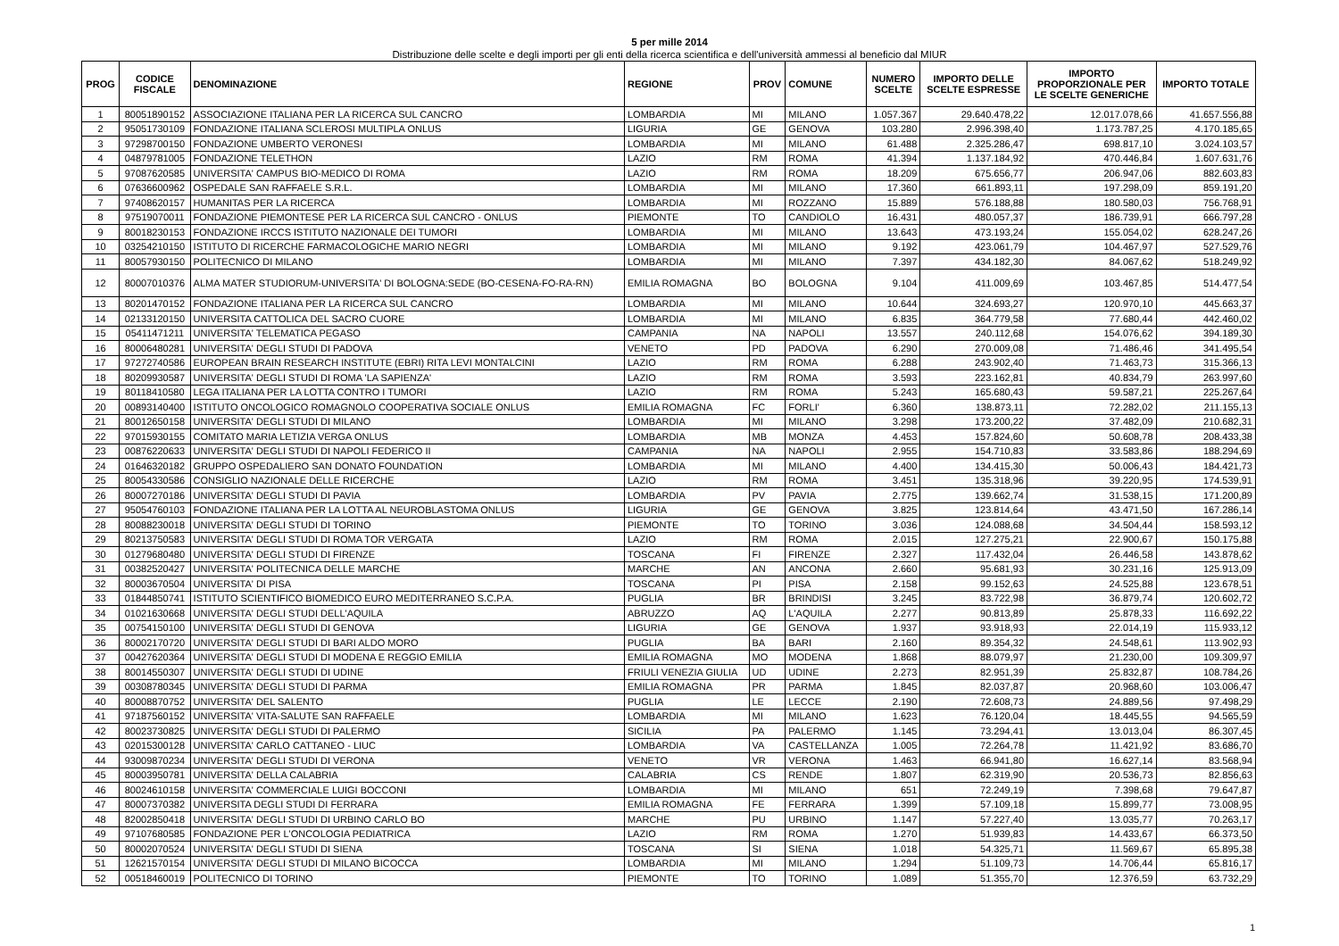5 per mille 2014
Distribuzione delle scelte e degli importi per gli enti della ricerca scientifica e dell'università ammessi al beneficio dal MIUR
| PROG | CODICE FISCALE | DENOMINAZIONE | REGIONE | PROV | COMUNE | NUMERO SCELTE | IMPORTO DELLE SCELTE ESPRESSE | IMPORTO PROPORZIONALE PER LE SCELTE GENERICHE | IMPORTO TOTALE |
| --- | --- | --- | --- | --- | --- | --- | --- | --- | --- |
| 1 | 80051890152 | ASSOCIAZIONE ITALIANA PER LA RICERCA SUL CANCRO | LOMBARDIA | MI | MILANO | 1.057.367 | 29.640.478,22 | 12.017.078,66 | 41.657.556,88 |
| 2 | 95051730109 | FONDAZIONE ITALIANA SCLEROSI MULTIPLA ONLUS | LIGURIA | GE | GENOVA | 103.280 | 2.996.398,40 | 1.173.787,25 | 4.170.185,65 |
| 3 | 97298700150 | FONDAZIONE UMBERTO VERONESI | LOMBARDIA | MI | MILANO | 61.488 | 2.325.286,47 | 698.817,10 | 3.024.103,57 |
| 4 | 04879781005 | FONDAZIONE TELETHON | LAZIO | RM | ROMA | 41.394 | 1.137.184,92 | 470.446,84 | 1.607.631,76 |
| 5 | 97087620585 | UNIVERSITA' CAMPUS BIO-MEDICO DI ROMA | LAZIO | RM | ROMA | 18.209 | 675.656,77 | 206.947,06 | 882.603,83 |
| 6 | 07636600962 | OSPEDALE SAN RAFFAELE S.R.L. | LOMBARDIA | MI | MILANO | 17.360 | 661.893,11 | 197.298,09 | 859.191,20 |
| 7 | 97408620157 | HUMANITAS PER LA RICERCA | LOMBARDIA | MI | ROZZANO | 15.889 | 576.188,88 | 180.580,03 | 756.768,91 |
| 8 | 97519070011 | FONDAZIONE PIEMONTESE PER LA RICERCA SUL CANCRO - ONLUS | PIEMONTE | TO | CANDIOLO | 16.431 | 480.057,37 | 186.739,91 | 666.797,28 |
| 9 | 80018230153 | FONDAZIONE IRCCS ISTITUTO NAZIONALE DEI TUMORI | LOMBARDIA | MI | MILANO | 13.643 | 473.193,24 | 155.054,02 | 628.247,26 |
| 10 | 03254210150 | ISTITUTO DI RICERCHE FARMACOLOGICHE MARIO NEGRI | LOMBARDIA | MI | MILANO | 9.192 | 423.061,79 | 104.467,97 | 527.529,76 |
| 11 | 80057930150 | POLITECNICO DI MILANO | LOMBARDIA | MI | MILANO | 7.397 | 434.182,30 | 84.067,62 | 518.249,92 |
| 12 | 80007010376 | ALMA MATER STUDIORUM-UNIVERSITA' DI BOLOGNA:SEDE (BO-CESENA-FO-RA-RN) | EMILIA ROMAGNA | BO | BOLOGNA | 9.104 | 411.009,69 | 103.467,85 | 514.477,54 |
| 13 | 80201470152 | FONDAZIONE ITALIANA PER LA RICERCA SUL CANCRO | LOMBARDIA | MI | MILANO | 10.644 | 324.693,27 | 120.970,10 | 445.663,37 |
| 14 | 02133120150 | UNIVERSITA CATTOLICA DEL SACRO CUORE | LOMBARDIA | MI | MILANO | 6.835 | 364.779,58 | 77.680,44 | 442.460,02 |
| 15 | 05411471211 | UNIVERSITA' TELEMATICA PEGASO | CAMPANIA | NA | NAPOLI | 13.557 | 240.112,68 | 154.076,62 | 394.189,30 |
| 16 | 80006480281 | UNIVERSITA' DEGLI STUDI DI PADOVA | VENETO | PD | PADOVA | 6.290 | 270.009,08 | 71.486,46 | 341.495,54 |
| 17 | 97272740586 | EUROPEAN BRAIN RESEARCH INSTITUTE (EBRI) RITA LEVI MONTALCINI | LAZIO | RM | ROMA | 6.288 | 243.902,40 | 71.463,73 | 315.366,13 |
| 18 | 80209930587 | UNIVERSITA' DEGLI STUDI DI ROMA 'LA SAPIENZA' | LAZIO | RM | ROMA | 3.593 | 223.162,81 | 40.834,79 | 263.997,60 |
| 19 | 80118410580 | LEGA ITALIANA PER LA LOTTA CONTRO I TUMORI | LAZIO | RM | ROMA | 5.243 | 165.680,43 | 59.587,21 | 225.267,64 |
| 20 | 00893140400 | ISTITUTO ONCOLOGICO ROMAGNOLO COOPERATIVA SOCIALE ONLUS | EMILIA ROMAGNA | FC | FORLI' | 6.360 | 138.873,11 | 72.282,02 | 211.155,13 |
| 21 | 80012650158 | UNIVERSITA' DEGLI STUDI DI MILANO | LOMBARDIA | MI | MILANO | 3.298 | 173.200,22 | 37.482,09 | 210.682,31 |
| 22 | 97015930155 | COMITATO MARIA LETIZIA VERGA ONLUS | LOMBARDIA | MB | MONZA | 4.453 | 157.824,60 | 50.608,78 | 208.433,38 |
| 23 | 00876220633 | UNIVERSITA' DEGLI STUDI DI NAPOLI FEDERICO II | CAMPANIA | NA | NAPOLI | 2.955 | 154.710,83 | 33.583,86 | 188.294,69 |
| 24 | 01646320182 | GRUPPO OSPEDALIERO SAN DONATO FOUNDATION | LOMBARDIA | MI | MILANO | 4.400 | 134.415,30 | 50.006,43 | 184.421,73 |
| 25 | 80054330586 | CONSIGLIO NAZIONALE DELLE RICERCHE | LAZIO | RM | ROMA | 3.451 | 135.318,96 | 39.220,95 | 174.539,91 |
| 26 | 80007270186 | UNIVERSITA' DEGLI STUDI DI PAVIA | LOMBARDIA | PV | PAVIA | 2.775 | 139.662,74 | 31.538,15 | 171.200,89 |
| 27 | 95054760103 | FONDAZIONE ITALIANA PER LA LOTTA AL NEUROBLASTOMA ONLUS | LIGURIA | GE | GENOVA | 3.825 | 123.814,64 | 43.471,50 | 167.286,14 |
| 28 | 80088230018 | UNIVERSITA' DEGLI STUDI DI TORINO | PIEMONTE | TO | TORINO | 3.036 | 124.088,68 | 34.504,44 | 158.593,12 |
| 29 | 80213750583 | UNIVERSITA' DEGLI STUDI DI ROMA TOR VERGATA | LAZIO | RM | ROMA | 2.015 | 127.275,21 | 22.900,67 | 150.175,88 |
| 30 | 01279680480 | UNIVERSITA' DEGLI STUDI DI FIRENZE | TOSCANA | FI | FIRENZE | 2.327 | 117.432,04 | 26.446,58 | 143.878,62 |
| 31 | 00382520427 | UNIVERSITA' POLITECNICA DELLE MARCHE | MARCHE | AN | ANCONA | 2.660 | 95.681,93 | 30.231,16 | 125.913,09 |
| 32 | 80003670504 | UNIVERSITA' DI PISA | TOSCANA | PI | PISA | 2.158 | 99.152,63 | 24.525,88 | 123.678,51 |
| 33 | 01844850741 | ISTITUTO SCIENTIFICO BIOMEDICO EURO MEDITERRANEO S.C.P.A. | PUGLIA | BR | BRINDISI | 3.245 | 83.722,98 | 36.879,74 | 120.602,72 |
| 34 | 01021630668 | UNIVERSITA' DEGLI STUDI DELL'AQUILA | ABRUZZO | AQ | L'AQUILA | 2.277 | 90.813,89 | 25.878,33 | 116.692,22 |
| 35 | 00754150100 | UNIVERSITA' DEGLI STUDI DI GENOVA | LIGURIA | GE | GENOVA | 1.937 | 93.918,93 | 22.014,19 | 115.933,12 |
| 36 | 80002170720 | UNIVERSITA' DEGLI STUDI DI BARI ALDO MORO | PUGLIA | BA | BARI | 2.160 | 89.354,32 | 24.548,61 | 113.902,93 |
| 37 | 00427620364 | UNIVERSITA' DEGLI STUDI DI MODENA E REGGIO EMILIA | EMILIA ROMAGNA | MO | MODENA | 1.868 | 88.079,97 | 21.230,00 | 109.309,97 |
| 38 | 80014550307 | UNIVERSITA' DEGLI STUDI DI UDINE | FRIULI VENEZIA GIULIA | UD | UDINE | 2.273 | 82.951,39 | 25.832,87 | 108.784,26 |
| 39 | 00308780345 | UNIVERSITA' DEGLI STUDI DI PARMA | EMILIA ROMAGNA | PR | PARMA | 1.845 | 82.037,87 | 20.968,60 | 103.006,47 |
| 40 | 80008870752 | UNIVERSITA' DEL SALENTO | PUGLIA | LE | LECCE | 2.190 | 72.608,73 | 24.889,56 | 97.498,29 |
| 41 | 97187560152 | UNIVERSITA' VITA-SALUTE SAN RAFFAELE | LOMBARDIA | MI | MILANO | 1.623 | 76.120,04 | 18.445,55 | 94.565,59 |
| 42 | 80023730825 | UNIVERSITA' DEGLI STUDI DI PALERMO | SICILIA | PA | PALERMO | 1.145 | 73.294,41 | 13.013,04 | 86.307,45 |
| 43 | 02015300128 | UNIVERSITA' CARLO CATTANEO - LIUC | LOMBARDIA | VA | CASTELLANZA | 1.005 | 72.264,78 | 11.421,92 | 83.686,70 |
| 44 | 93009870234 | UNIVERSITA' DEGLI STUDI DI VERONA | VENETO | VR | VERONA | 1.463 | 66.941,80 | 16.627,14 | 83.568,94 |
| 45 | 80003950781 | UNIVERSITA' DELLA CALABRIA | CALABRIA | CS | RENDE | 1.807 | 62.319,90 | 20.536,73 | 82.856,63 |
| 46 | 80024610158 | UNIVERSITA' COMMERCIALE LUIGI BOCCONI | LOMBARDIA | MI | MILANO | 651 | 72.249,19 | 7.398,68 | 79.647,87 |
| 47 | 80007370382 | UNIVERSITA DEGLI STUDI DI FERRARA | EMILIA ROMAGNA | FE | FERRARA | 1.399 | 57.109,18 | 15.899,77 | 73.008,95 |
| 48 | 82002850418 | UNIVERSITA' DEGLI STUDI DI URBINO CARLO BO | MARCHE | PU | URBINO | 1.147 | 57.227,40 | 13.035,77 | 70.263,17 |
| 49 | 97107680585 | FONDAZIONE PER L'ONCOLOGIA PEDIATRICA | LAZIO | RM | ROMA | 1.270 | 51.939,83 | 14.433,67 | 66.373,50 |
| 50 | 80002070524 | UNIVERSITA' DEGLI STUDI DI SIENA | TOSCANA | SI | SIENA | 1.018 | 54.325,71 | 11.569,67 | 65.895,38 |
| 51 | 12621570154 | UNIVERSITA' DEGLI STUDI DI MILANO BICOCCA | LOMBARDIA | MI | MILANO | 1.294 | 51.109,73 | 14.706,44 | 65.816,17 |
| 52 | 00518460019 | POLITECNICO DI TORINO | PIEMONTE | TO | TORINO | 1.089 | 51.355,70 | 12.376,59 | 63.732,29 |
1